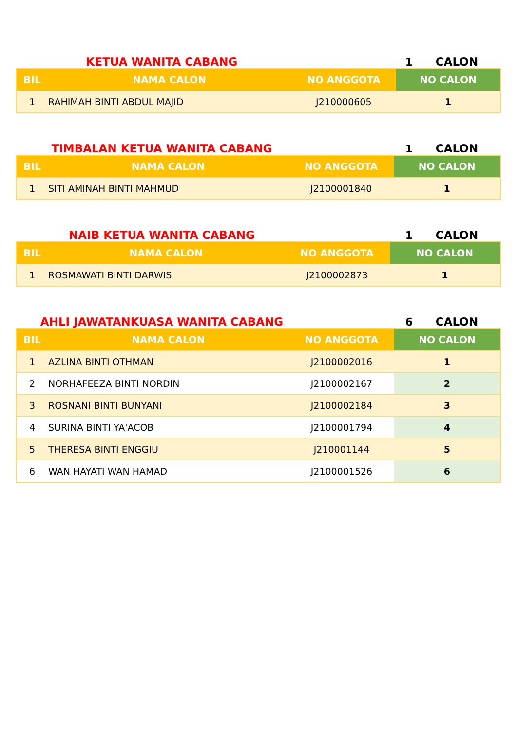KETUA WANITA CABANG 1 CALON
| BIL | NAMA CALON | NO ANGGOTA | NO CALON |
| --- | --- | --- | --- |
| 1 | RAHIMAH BINTI ABDUL MAJID | J210000605 | 1 |
TIMBALAN KETUA WANITA CABANG 1 CALON
| BIL | NAMA CALON | NO ANGGOTA | NO CALON |
| --- | --- | --- | --- |
| 1 | SITI AMINAH BINTI MAHMUD | J2100001840 | 1 |
NAIB KETUA WANITA CABANG 1 CALON
| BIL | NAMA CALON | NO ANGGOTA | NO CALON |
| --- | --- | --- | --- |
| 1 | ROSMAWATI BINTI DARWIS | J2100002873 | 1 |
AHLI JAWATANKUASA WANITA CABANG 6 CALON
| BIL | NAMA CALON | NO ANGGOTA | NO CALON |
| --- | --- | --- | --- |
| 1 | AZLINA BINTI OTHMAN | J2100002016 | 1 |
| 2 | NORHAFEEZA BINTI NORDIN | J2100002167 | 2 |
| 3 | ROSNANI BINTI BUNYANI | J2100002184 | 3 |
| 4 | SURINA BINTI YA'ACOB | J2100001794 | 4 |
| 5 | THERESA BINTI ENGGIU | J210001144 | 5 |
| 6 | WAN HAYATI WAN HAMAD | J2100001526 | 6 |